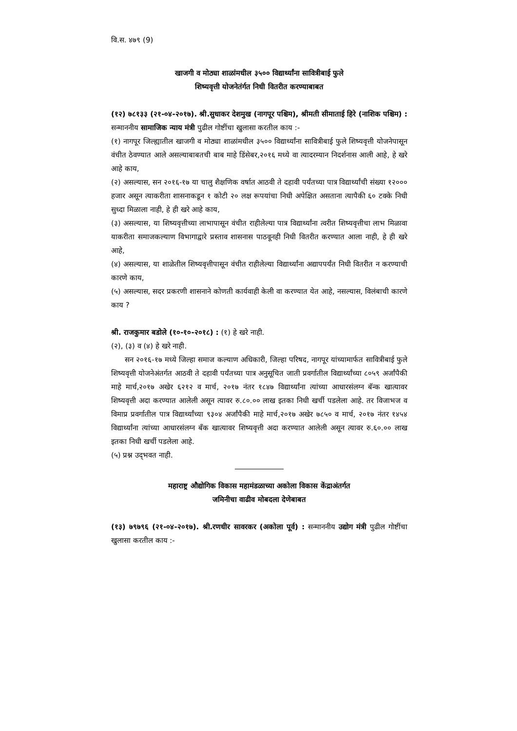वि.स. ४७९ (9)
खाजगी व मोठ्या शाळांमधील ३५०० विद्यार्थ्यांना सावित्रीबाई फुले
शिष्यवृत्ती योजनेतंर्गत निधी वितरीत करण्याबाबत
(१२) ७८१३३ (२१-०४-२०१७). श्री.सुधाकर देशमुख (नागपूर पश्चिम), श्रीमती सीमाताई हिरे (नाशिक पश्चिम) : सन्माननीय सामाजिक न्याय मंत्री पुढील गोष्टींचा खुलासा करतील काय :-
(१) नागपूर जिल्ह्यातील खाजगी व मोठ्या शाळांमधील ३५०० विद्यार्थ्यांना सावित्रीबाई फुले शिष्यवृत्ती योजनेपासून वंचीत ठेवण्यात आले असल्याबाबतची बाब माहे डिंसेबर,२०१६ मध्ये वा त्यादरम्यान निदर्शनास आली आहे, हे खरे आहे काय,
(२) असल्यास, सन २०१६-१७ या चालु शैक्षणिक वर्षात आठवी ते दहावी पर्यंतच्या पात्र विद्यार्थ्यांची संख्या १२००० हजार असून त्याकरीता शासनाकडून १ कोटी २० लक्ष रूपयांचा निधी अपेक्षित असताना त्यापैकी ६० टक्के निधी सुध्दा मिळाला नाही, हे ही खरे आहे काय,
(३) असल्यास, या शिष्यवृत्तीच्या लाभापासून वंचीत राहीलेल्या पात्र विद्यार्थ्यांना त्वरीत शिष्यवृत्तीचा लाभ मिळावा याकरीता समाजकल्याण विभागाद्वारे प्रस्ताव शासनास पाठवूनही निधी वितरीत करण्यात आला नाही, हे ही खरे आहे,
(४) असल्यास, या शाळेतील शिष्यवृत्तीपासून वंचीत राहीलेल्या विद्यार्थ्यांना अद्यापपर्यंत निधी वितरीत न करण्याची कारणे काय,
(५) असल्यास, सदर प्रकरणी शासनाने कोणती कार्यवाही केली वा करण्यात येत आहे, नसल्यास, विलंबाची कारणे काय ?
श्री. राजकुमार बडोले (१०-१०-२०१८) : (१) हे खरे नाही.
(२), (३) व (४) हे खरे नाही.
सन २०१६-१७ मध्ये जिल्हा समाज कल्याण अधिकारी, जिल्हा परिषद, नागपूर यांच्यामार्फत सावित्रीबाई फुले शिष्यवृत्ती योजनेअंतर्गत आठवी ते दहावी पर्यंतच्या पात्र अनुसूचित जाती प्रवर्गातील विद्यार्थ्यांच्या ८०५९ अर्जांपैकी माहे मार्च,२०१७ अखेर ६२१२ व मार्च, २०१७ नंतर १८४७ विद्यार्थ्यांना त्यांच्या आधारसंलग्न बॅन्क खात्यावर शिष्यवृत्ती अदा करण्यात आलेली असून त्यावर रु.८०.०० लाख इतका निधी खर्ची पडलेला आहे. तर विजाभज व विमाप्र प्रवर्गातील पात्र विद्यार्थ्यांच्या ९३०४ अर्जांपैकी माहे मार्च,२०१७ अखेर ७८५० व मार्च, २०१७ नंतर १४५४ विद्यार्थ्यांना त्यांच्या आधारसंलग्न बँक खात्यावर शिष्यवृत्ती अदा करण्यात आलेली असून त्यावर रु.६०.०० लाख इतका निधी खर्ची पडलेला आहे.
(५) प्रश्न उद्‌भवत नाही.
महाराष्ट्र औद्योगिक विकास महामंडळाच्या अकोला विकास केंद्राअंतर्गत
जमिनीचा वाढीव मोबदला देणेबाबत
(१३) ७९७९६ (२१-०४-२०१७). श्री.रणधीर सावरकर (अकोला पूर्व) : सन्माननीय उद्योग मंत्री पुढील गोष्टींचा खुलासा करतील काय :-